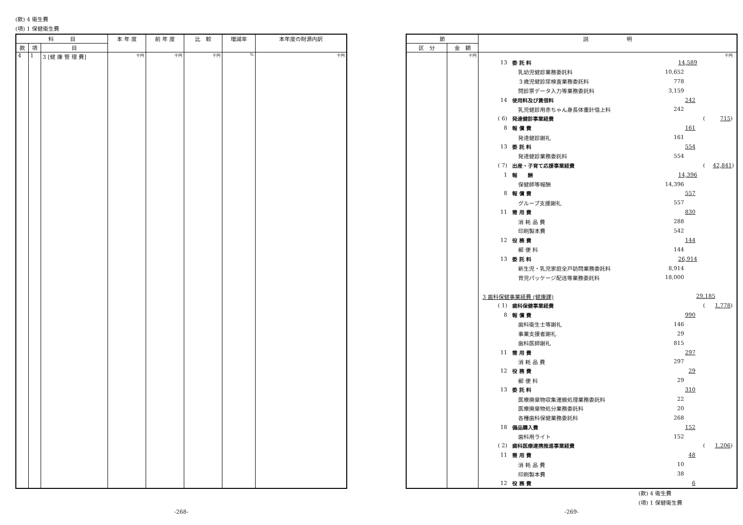(款) 4 衛生費
(項) 1 保健衛生費
| 科 目 | | | 本 年 度 | 前 年 度 | 比 較 | 増減率 | 本年度の財源内訳 |
| --- | --- | --- | --- | --- | --- | --- | --- |
| 款 | 項 | 目 | | | | | |
| 4 | 1 | 3 [健 康 管 理 費] | 千円 | 千円 | 千円 | % | 千円 |
-268-
| 節 | | 説 明 |
| --- | --- | --- |
| 区 分 | 金 額 | |
| | 千円 | 千円 13 委 託 料 14,589 乳幼児健診業務委託料 10,652 ３歳児健診尿検査業務委託料 778 問診票データ入力等業務委託料 3,159 14 使用料及び賃借料 242 乳児健診用赤ちゃん身長体重計借上料 242 ( 6) 発達健診事業経費 ( 715 ) 8 報 償 費 161 発達健診謝礼 161 13 委 託 料 554 発達健診業務委託料 554 ( 7) 出産・子育て応援事業経費 ( 42,841 ) 1 報 酬 14,396 保健師等報酬 14,396 8 報 償 費 557 グループ支援謝礼 557 11 需 用 費 830 消 耗 品 費 288 印刷製本費 542 12 役 務 費 144 郵 便 料 144 13 委 託 料 26,914 新生児・乳児家庭全戸訪問業務委託料 8,914 育児パッケージ配送等業務委託料 18,000 3 歯科保健事業経費 (健康課) 29,185 ( 1) 歯科保健事業経費 ( 1,778 ) 8 報 償 費 990 歯科衛生士等謝礼 146 事業支援者謝礼 29 歯科医師謝礼 815 11 需 用 費 297 消 耗 品 費 297 12 役 務 費 29 郵 便 料 29 13 委 託 料 310 医療廃棄物収集運搬処理業務委託料 22 医療廃棄物処分業務委託料 20 各種歯科保健業務委託料 268 18 備品購入費 152 歯科用ライト 152 ( 2) 歯科医療連携推進事業経費 ( 1,206 ) 11 需 用 費 48 消 耗 品 費 10 印刷製本費 38 12 役 務 費 6 |
(款) 4 衛生費
(項) 1 保健衛生費
-269-